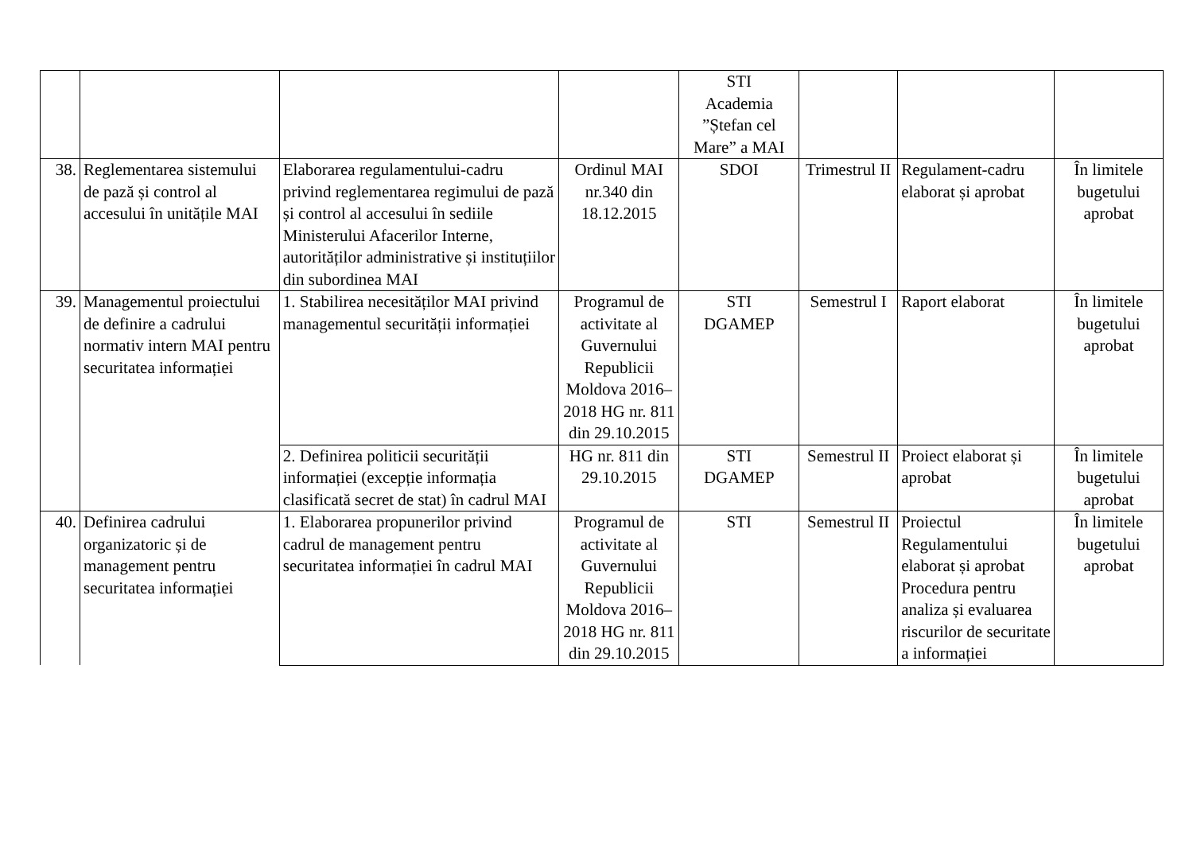| | | | | STI Academia ”Ștefan cel Mare” a MAI | | | |
| 38. | Reglementarea sistemului de pază și control al accesului în unitățile MAI | Elaborarea regulamentului-cadru privind reglementarea regimului de pază și control al accesului în sediile Ministerului Afacerilor Interne, autorităților administrative și instituțiilor din subordinea MAI | Ordinul MAI nr.340 din 18.12.2015 | SDOI | Trimestrul II | Regulament-cadru elaborat și aprobat | În limitele bugetului aprobat |
| 39. | Managementul proiectului de definire a cadrului normativ intern MAI pentru securitatea informației | 1. Stabilirea necesităților MAI privind managementul securității informației | Programul de activitate al Guvernului Republicii Moldova 2016–2018 HG nr. 811 din 29.10.2015 | STI DGAMEP | Semestrul I | Raport elaborat | În limitele bugetului aprobat |
| | | 2. Definirea politicii securității informației (excepție informația clasificată secret de stat) în cadrul MAI | HG nr. 811 din 29.10.2015 | STI DGAMEP | Semestrul II | Proiect elaborat și aprobat | În limitele bugetului aprobat |
| 40. | Definirea cadrului organizatoric și de management pentru securitatea informației | 1. Elaborarea propunerilor privind cadrul de management pentru securitatea informației în cadrul MAI | Programul de activitate al Guvernului Republicii Moldova 2016–2018 HG nr. 811 din 29.10.2015 | STI | Semestrul II | Proiectul Regulamentului elaborat și aprobat Procedura pentru analiza și evaluarea riscurilor de securitate a informației | În limitele bugetului aprobat |